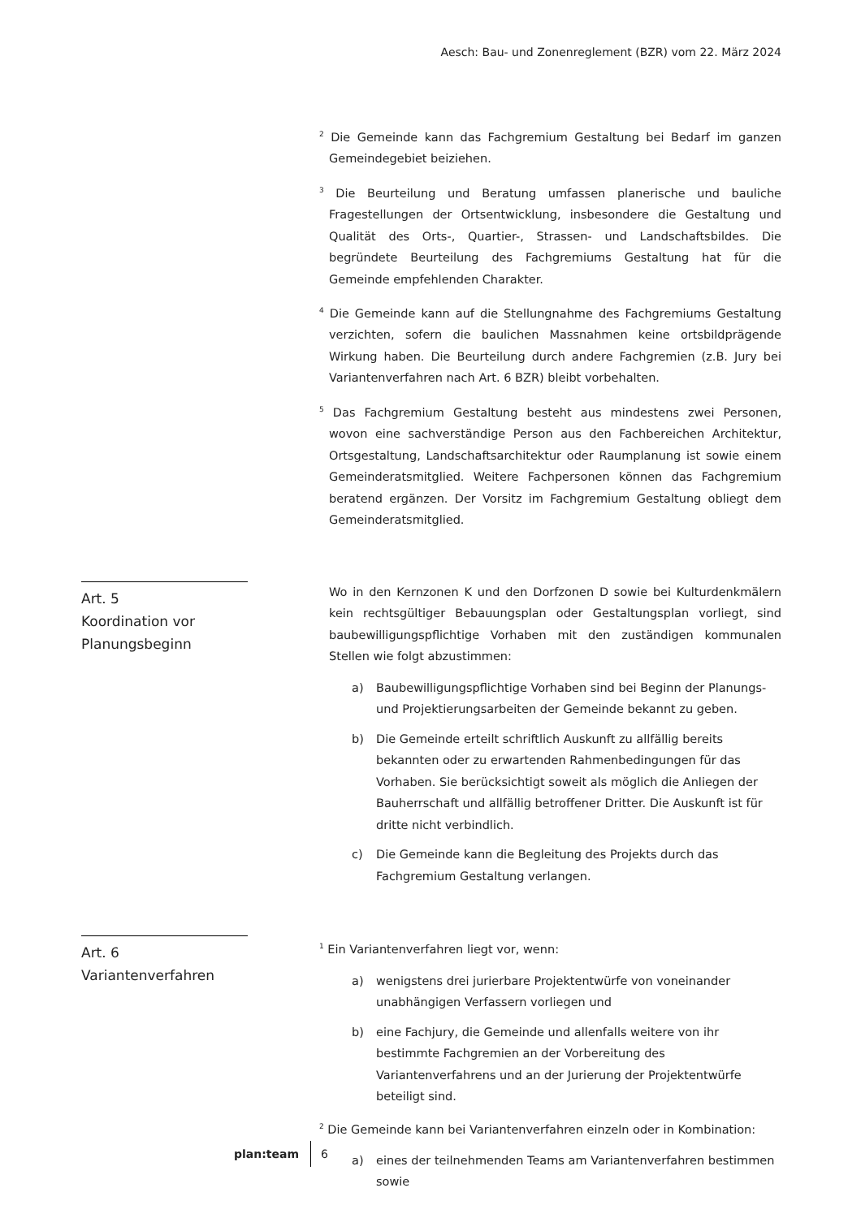Aesch: Bau- und Zonenreglement (BZR) vom 22. März 2024
<sup>2</sup> Die Gemeinde kann das Fachgremium Gestaltung bei Bedarf im ganzen Gemeindegebiet beiziehen.
<sup>3</sup> Die Beurteilung und Beratung umfassen planerische und bauliche Fragestellungen der Ortsentwicklung, insbesondere die Gestaltung und Qualität des Orts-, Quartier-, Strassen- und Landschaftsbildes. Die begründete Beurteilung des Fachgremiums Gestaltung hat für die Gemeinde empfehlenden Charakter.
<sup>4</sup> Die Gemeinde kann auf die Stellungnahme des Fachgremiums Gestaltung verzichten, sofern die baulichen Massnahmen keine ortsbildprägende Wirkung haben. Die Beurteilung durch andere Fachgremien (z.B. Jury bei Variantenverfahren nach Art. 6 BZR) bleibt vorbehalten.
<sup>5</sup> Das Fachgremium Gestaltung besteht aus mindestens zwei Personen, wovon eine sachverständige Person aus den Fachbereichen Architektur, Ortsgestaltung, Landschaftsarchitektur oder Raumplanung ist sowie einem Gemeinderatsmitglied. Weitere Fachpersonen können das Fachgremium beratend ergänzen. Der Vorsitz im Fachgremium Gestaltung obliegt dem Gemeinderatsmitglied.
Art. 5
Koordination vor
Planungsbeginn
Wo in den Kernzonen K und den Dorfzonen D sowie bei Kulturdenkmälern kein rechtsgültiger Bebauungsplan oder Gestaltungsplan vorliegt, sind baubewilligungspflichtige Vorhaben mit den zuständigen kommunalen Stellen wie folgt abzustimmen:
a) Baubewilligungspflichtige Vorhaben sind bei Beginn der Planungs- und Projektierungsarbeiten der Gemeinde bekannt zu geben.
b) Die Gemeinde erteilt schriftlich Auskunft zu allfällig bereits bekannten oder zu erwartenden Rahmenbedingungen für das Vorhaben. Sie berücksichtigt soweit als möglich die Anliegen der Bauherrschaft und allfällig betroffener Dritter. Die Auskunft ist für dritte nicht verbindlich.
c) Die Gemeinde kann die Begleitung des Projekts durch das Fachgremium Gestaltung verlangen.
Art. 6
Variantenverfahren
<sup>1</sup> Ein Variantenverfahren liegt vor, wenn:
a) wenigstens drei jurierbare Projektentwürfe von voneinander unabhängigen Verfassern vorliegen und
b) eine Fachjury, die Gemeinde und allenfalls weitere von ihr bestimmte Fachgremien an der Vorbereitung des Variantenverfahrens und an der Jurierung der Projektentwürfe beteiligt sind.
<sup>2</sup> Die Gemeinde kann bei Variantenverfahren einzeln oder in Kombination:
a) eines der teilnehmenden Teams am Variantenverfahren bestimmen sowie
plan:team 6